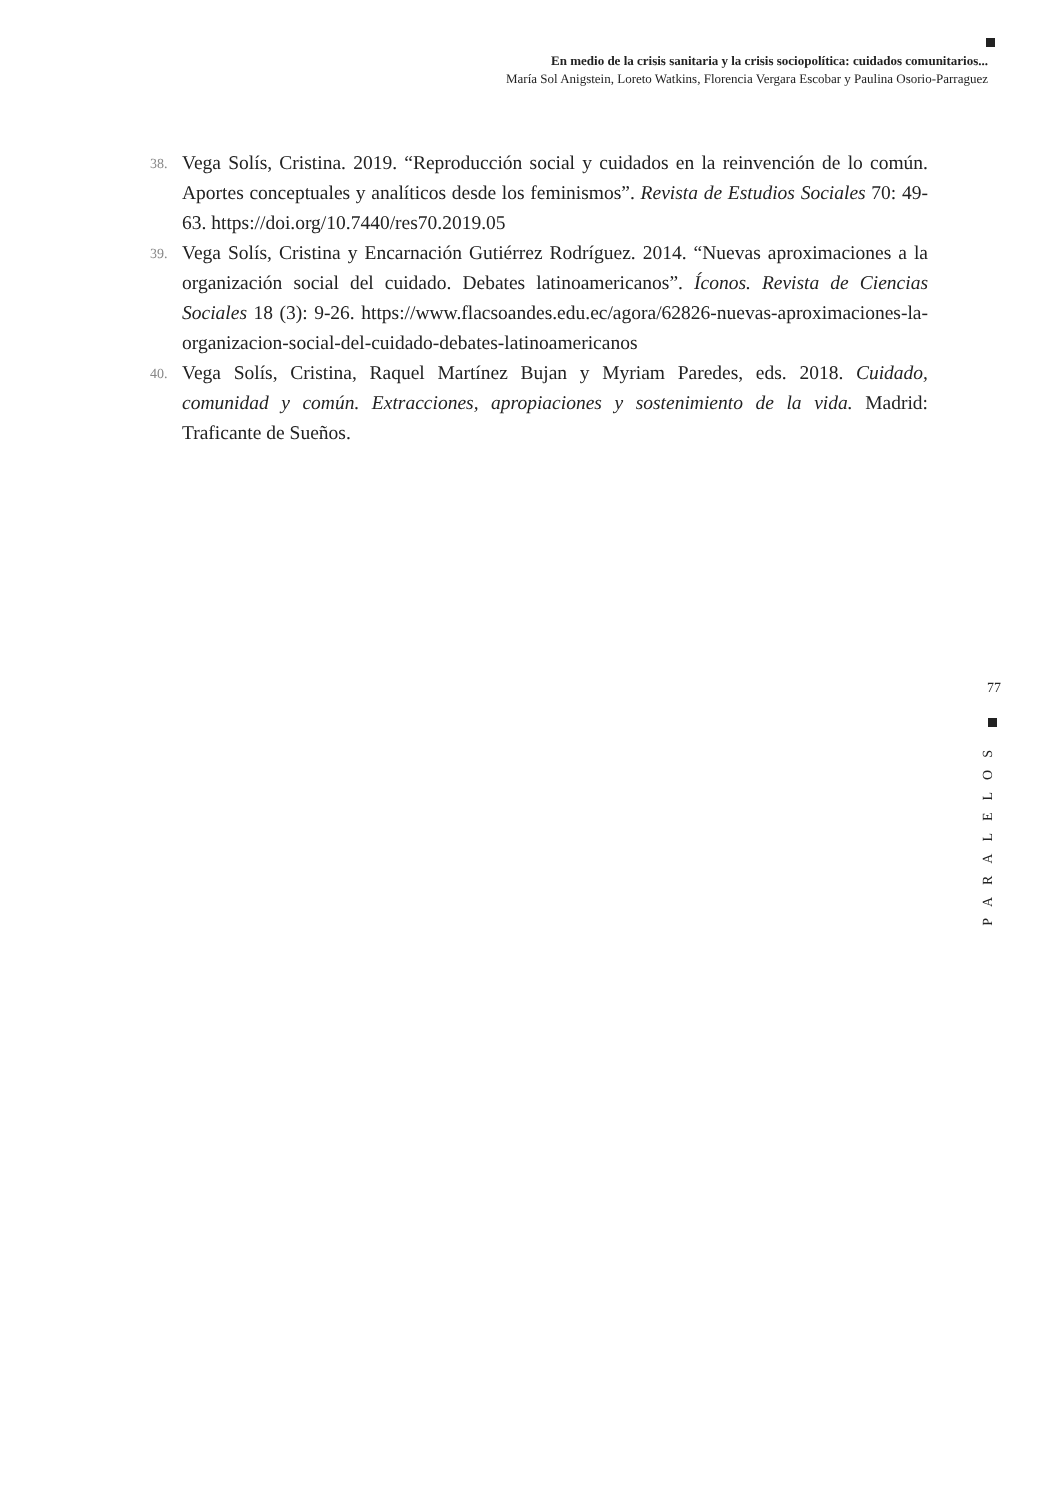En medio de la crisis sanitaria y la crisis sociopolítica: cuidados comunitarios...
María Sol Anigstein, Loreto Watkins, Florencia Vergara Escobar y Paulina Osorio-Parraguez
38. Vega Solís, Cristina. 2019. “Reproducción social y cuidados en la reinvención de lo común. Aportes conceptuales y analíticos desde los feminismos”. Revista de Estudios Sociales 70: 49-63. https://doi.org/10.7440/res70.2019.05
39. Vega Solís, Cristina y Encarnación Gutiérrez Rodríguez. 2014. “Nuevas aproximaciones a la organización social del cuidado. Debates latinoamericanos”. Íconos. Revista de Ciencias Sociales 18 (3): 9-26. https://www.flacsoandes.edu.ec/agora/62826-nuevas-aproximaciones-la-organizacion-social-del-cuidado-debates-latinoamericanos
40. Vega Solís, Cristina, Raquel Martínez Bujan y Myriam Paredes, eds. 2018. Cuidado, comunidad y común. Extracciones, apropiaciones y sostenimiento de la vida. Madrid: Traficante de Sueños.
77
PARALELOS